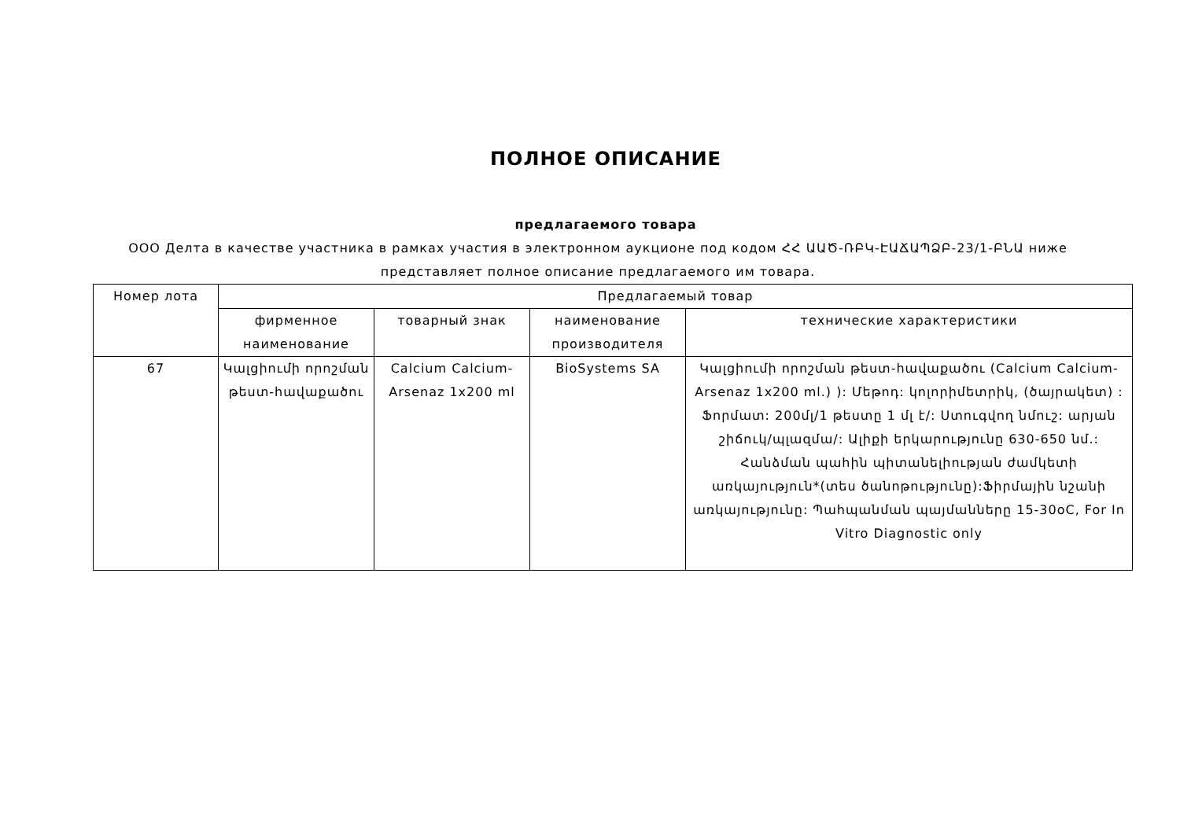ПОЛНОЕ ОПИСАНИЕ
предлагаемого товара
ООО Делта в качестве участника в рамках участия в электронном аукционе под кодом ՀՀ ԱԱԾ-ՌԲԿ-ԷԱՃԱՊՁԲ-23/1-ԲՆԱ ниже представляет полное описание предлагаемого им товара.
| Номер лота | Предлагаемый товар | | | |
| --- | --- | --- | --- | --- |
| | фирменное наименование | товарный знак | наименование производителя | технические характеристики |
| 67 | Կալցիումի որոշման թեստ-հավաքածու | Calcium Calcium-Arsenaz 1x200 ml | BioSystems SA | Կալցիումի որոշման թեստ-հավաքածու (Calcium Calcium-Arsenaz 1x200 ml.) ): Մեթոդ: կոլորիմետրիկ, (ծայրակետ) : Ֆորմատ: 200մլ/1 թեստը 1 մլ է/: Ստուգվող նմուշ: արյան շիճուկ/պլազմա/: Ալիքի երկարությունը 630-650 նմ.: Հանձման պահին պիտանելիության ժամկետի առկայություն*(տես ծանոթությունը):Ֆիրմային նշանի առկայությունը: Պահպանման պայմանները 15-30oC, For In Vitro Diagnostic only |